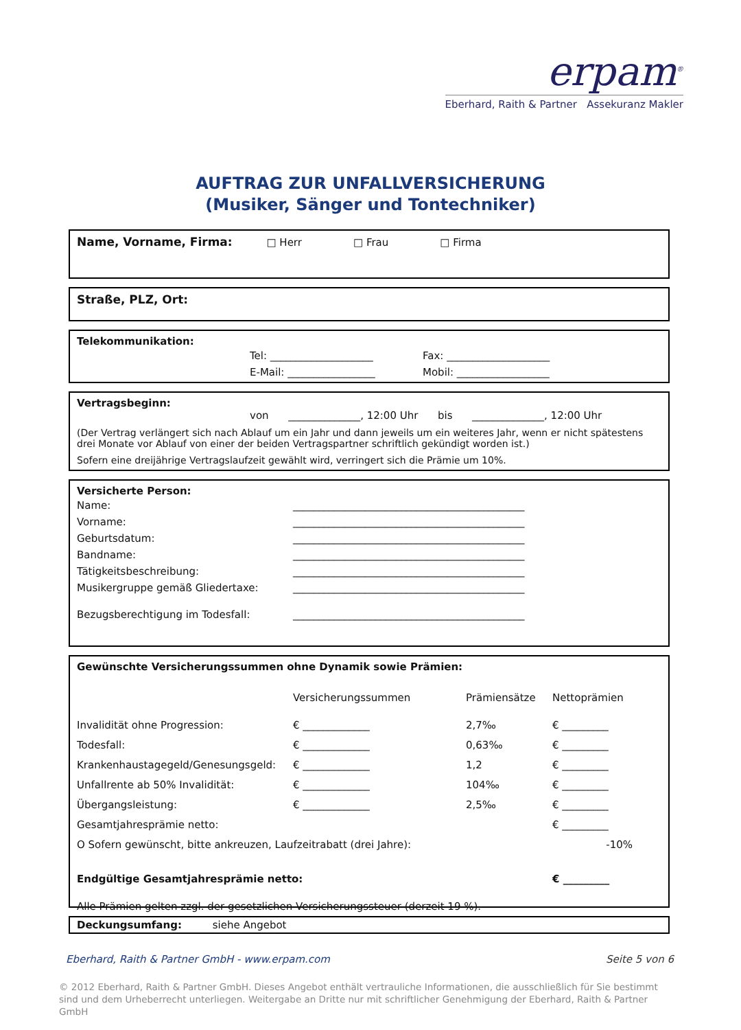erpam<sup>®</sup>
Eberhard, Raith & Partner Assekuranz Makler
AUFTRAG ZUR UNFALLVERSICHERUNG
(Musiker, Sänger und Tontechniker)
Name, Vorname, Firma: □ Herr □ Frau □ Firma
Straße, PLZ, Ort:
Telekommunikation:
| Tel: ____________________ | Fax: ____________________ |
| E-Mail: _________________ | Mobil: __________________ |
Vertragsbeginn:
von ______________, 12:00 Uhr bis ______________, 12:00 Uhr
(Der Vertrag verlängert sich nach Ablauf um ein Jahr und dann jeweils um ein weiteres Jahr, wenn er nicht spätestens drei Monate vor Ablauf von einer der beiden Vertragspartner schriftlich gekündigt worden ist.)
Sofern eine dreijährige Vertragslaufzeit gewählt wird, verringert sich die Prämie um 10%.
Versicherte Person:
| Name: | _____________________________________________ |
| Vorname: | _____________________________________________ |
| Geburtsdatum: | _____________________________________________ |
| Bandname: | _____________________________________________ |
| Tätigkeitsbeschreibung: | _____________________________________________ |
| Musikergruppe gemäß Gliedertaxe: | _____________________________________________ |
| Bezugsberechtigung im Todesfall: | _____________________________________________ |
Gewünschte Versicherungssummen ohne Dynamik sowie Prämien:
| | Versicherungssummen | Prämiensätze | Nettoprämien |
| Invalidität ohne Progression: | € _____________ | 2,7‰ | € _________ |
| Todesfall: | € _____________ | 0,63‰ | € _________ |
| Krankenhaustagegeld/Genesungsgeld: | € _____________ | 1,2 | € _________ |
| Unfallrente ab 50% Invalidität: | € _____________ | 104‰ | € _________ |
| Übergangsleistung: | € _____________ | 2,5‰ | € _________ |
| Gesamtjahresprämie netto: | | | € _________ |
| O Sofern gewünscht, bitte ankreuzen, Laufzeitrabatt (drei Jahre): | | | -10% |
| Endgültige Gesamtjahresprämie netto: | | | € _________ |
| Alle Prämien gelten zzgl. der gesetzlichen Versicherungssteuer (derzeit 19 %). | | | |
Deckungsumfang: siehe Angebot
Eberhard, Raith & Partner GmbH - www.erpam.com Seite 5 von 6
© 2012 Eberhard, Raith & Partner GmbH. Dieses Angebot enthält vertrauliche Informationen, die ausschließlich für Sie bestimmt sind und dem Urheberrecht unterliegen. Weitergabe an Dritte nur mit schriftlicher Genehmigung der Eberhard, Raith & Partner GmbH